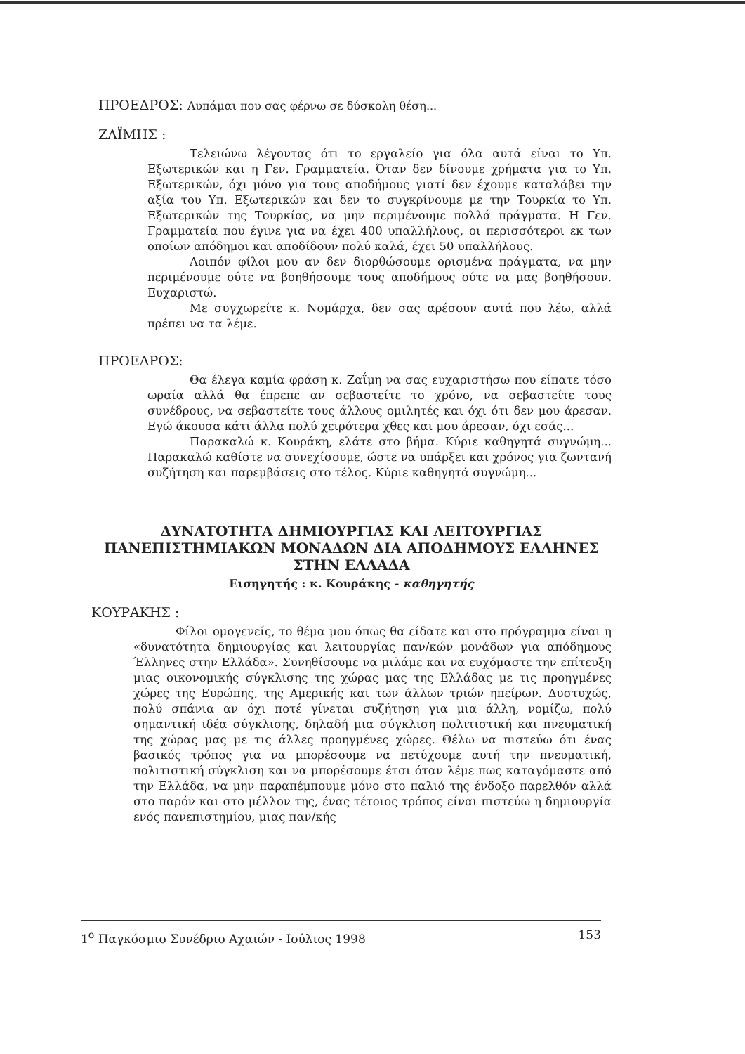ΠΡΟΕΔΡΟΣ: Λυπάμαι που σας φέρνω σε δύσκολη θέση...
ΖΑΪΜΗΣ :
Τελειώνω λέγοντας ότι το εργαλείο για όλα αυτά είναι το Υπ. Εξωτερικών και η Γεν. Γραμματεία. Όταν δεν δίνουμε χρήματα για το Υπ. Εξωτερικών, όχι μόνο για τους αποδήμους γιατί δεν έχουμε καταλάβει την αξία του Υπ. Εξωτερικών και δεν το συγκρίνουμε με την Τουρκία το Υπ. Εξωτερικών της Τουρκίας, να μην περιμένουμε πολλά πράγματα. Η Γεν. Γραμματεία που έγινε για να έχει 400 υπαλλήλους, οι περισσότεροι εκ των οποίων απόδημοι και αποδίδουν πολύ καλά, έχει 50 υπαλλήλους.
Λοιπόν φίλοι μου αν δεν διορθώσουμε ορισμένα πράγματα, να μην περιμένουμε ούτε να βοηθήσουμε τους αποδήμους ούτε να μας βοηθήσουν. Ευχαριστώ.
Με συγχωρείτε κ. Νομάρχα, δεν σας αρέσουν αυτά που λέω, αλλά πρέπει να τα λέμε.
ΠΡΟΕΔΡΟΣ:
Θα έλεγα καμία φράση κ. Ζαΐμη να σας ευχαριστήσω που είπατε τόσο ωραία αλλά θα έπρεπε αν σεβαστείτε το χρόνο, να σεβαστείτε τους συνέδρους, να σεβαστείτε τους άλλους ομιλητές και όχι ότι δεν μου άρεσαν. Εγώ άκουσα κάτι άλλα πολύ χειρότερα χθες και μου άρεσαν, όχι εσάς...
Παρακαλώ κ. Κουράκη, ελάτε στο βήμα. Κύριε καθηγητά συγνώμη... Παρακαλώ καθίστε να συνεχίσουμε, ώστε να υπάρξει και χρόνος για ζωντανή συζήτηση και παρεμβάσεις στο τέλος. Κύριε καθηγητά συγνώμη...
ΔΥΝΑΤΟΤΗΤΑ ΔΗΜΙΟΥΡΓΙΑΣ ΚΑΙ ΛΕΙΤΟΥΡΓΙΑΣ
ΠΑΝΕΠΙΣΤΗΜΙΑΚΩΝ ΜΟΝΑΔΩΝ ΔΙΑ ΑΠΟΔΗΜΟΥΣ ΕΛΛΗΝΕΣ
ΣΤΗΝ ΕΛΛΑΔΑ
Εισηγητής : κ. Κουράκης - καθηγητής
ΚΟΥΡΑΚΗΣ :
Φίλοι ομογενείς, το θέμα μου όπως θα είδατε και στο πρόγραμμα είναι η «δυνατότητα δημιουργίας και λειτουργίας παν/κών μονάδων για απόδημους Έλληνες στην Ελλάδα». Συνηθίσουμε να μιλάμε και να ευχόμαστε την επίτευξη μιας οικονομικής σύγκλισης της χώρας μας της Ελλάδας με τις προηγμένες χώρες της Ευρώπης, της Αμερικής και των άλλων τριών ηπείρων. Δυστυχώς, πολύ σπάνια αν όχι ποτέ γίνεται συζήτηση για μια άλλη, νομίζω, πολύ σημαντική ιδέα σύγκλισης, δηλαδή μια σύγκλιση πολιτιστική και πνευματική της χώρας μας με τις άλλες προηγμένες χώρες. Θέλω να πιστεύω ότι ένας βασικός τρόπος για να μπορέσουμε να πετύχουμε αυτή την πνευματική, πολιτιστική σύγκλιση και να μπορέσουμε έτσι όταν λέμε πως καταγόμαστε από την Ελλάδα, να μην παραπέμπουμε μόνο στο παλιό της ένδοξο παρελθόν αλλά στο παρόν και στο μέλλον της, ένας τέτοιος τρόπος είναι πιστεύω η δημιουργία ενός πανεπιστημίου, μιας παν/κής
1<sup>ο</sup> Παγκόσμιο Συνέδριο Αχαιών - Ιούλιος 1998 153